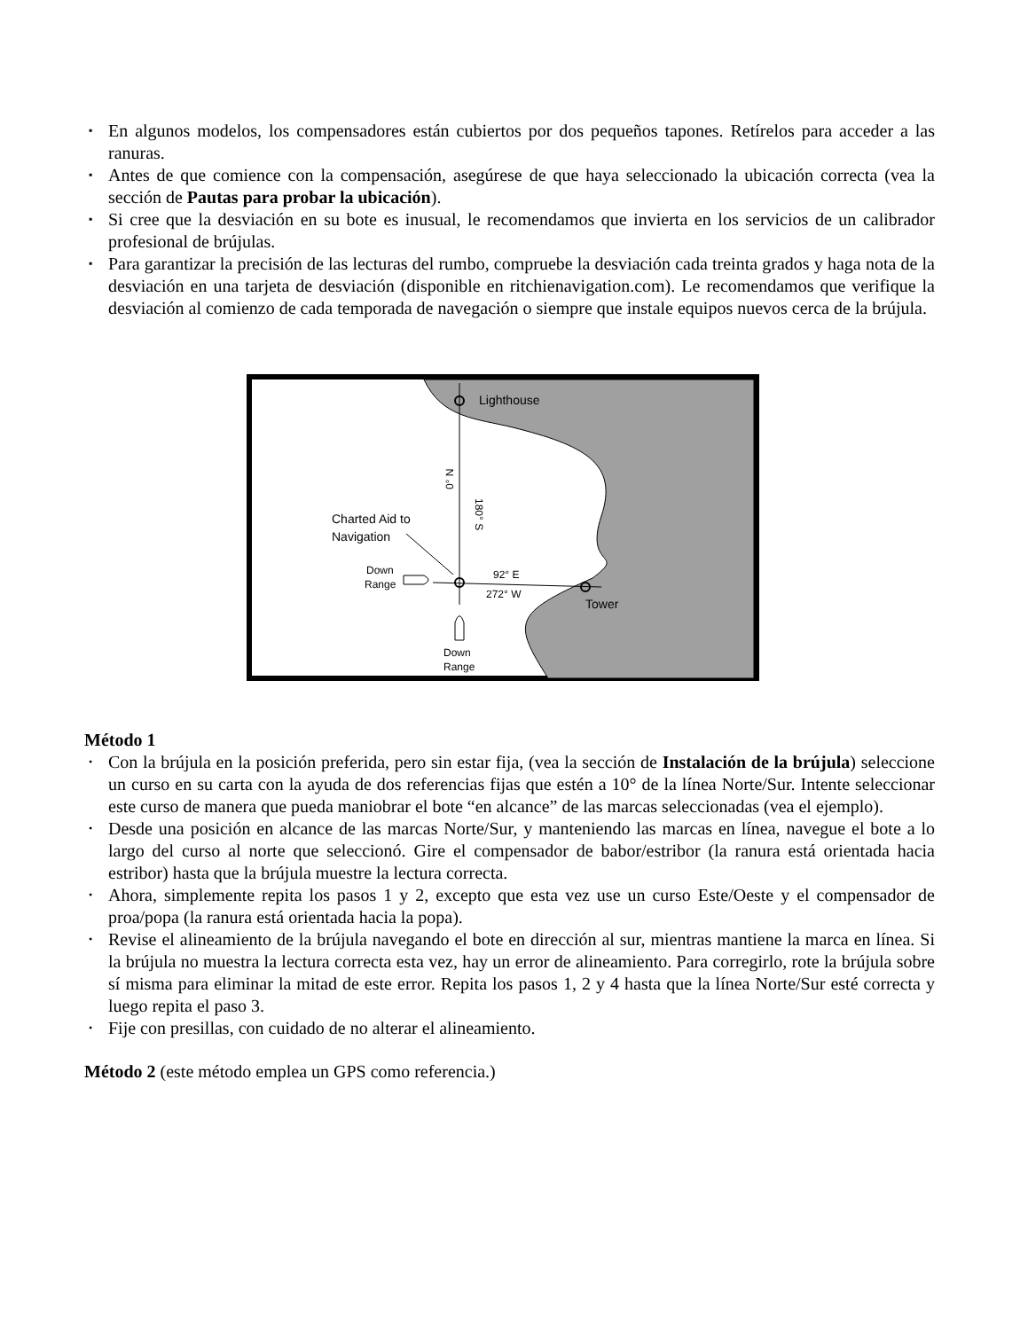▪ En algunos modelos, los compensadores están cubiertos por dos pequeños tapones. Retírelos para acceder a las ranuras.
▪ Antes de que comience con la compensación, asegúrese de que haya seleccionado la ubicación correcta (vea la sección de Pautas para probar la ubicación).
▪ Si cree que la desviación en su bote es inusual, le recomendamos que invierta en los servicios de un calibrador profesional de brújulas.
▪ Para garantizar la precisión de las lecturas del rumbo, compruebe la desviación cada treinta grados y haga nota de la desviación en una tarjeta de desviación (disponible en ritchienavigation.com). Le recomendamos que verifique la desviación al comienzo de cada temporada de navegación o siempre que instale equipos nuevos cerca de la brújula.
Lighthouse
0° N
180° S
Charted Aid to
Navigation
Down
Range
92° E
272° W
Tower
Down
Range
Método 1
• Con la brújula en la posición preferida, pero sin estar fija, (vea la sección de Instalación de la brújula) seleccione un curso en su carta con la ayuda de dos referencias fijas que estén a 10° de la línea Norte/Sur. Intente seleccionar este curso de manera que pueda maniobrar el bote “en alcance” de las marcas seleccionadas (vea el ejemplo).
• Desde una posición en alcance de las marcas Norte/Sur, y manteniendo las marcas en línea, navegue el bote a lo largo del curso al norte que seleccionó. Gire el compensador de babor/estribor (la ranura está orientada hacia estribor) hasta que la brújula muestre la lectura correcta.
• Ahora, simplemente repita los pasos 1 y 2, excepto que esta vez use un curso Este/Oeste y el compensador de proa/popa (la ranura está orientada hacia la popa).
• Revise el alineamiento de la brújula navegando el bote en dirección al sur, mientras mantiene la marca en línea. Si la brújula no muestra la lectura correcta esta vez, hay un error de alineamiento. Para corregirlo, rote la brújula sobre sí misma para eliminar la mitad de este error. Repita los pasos 1, 2 y 4 hasta que la línea Norte/Sur esté correcta y luego repita el paso 3.
• Fije con presillas, con cuidado de no alterar el alineamiento.
Método 2 (este método emplea un GPS como referencia.)